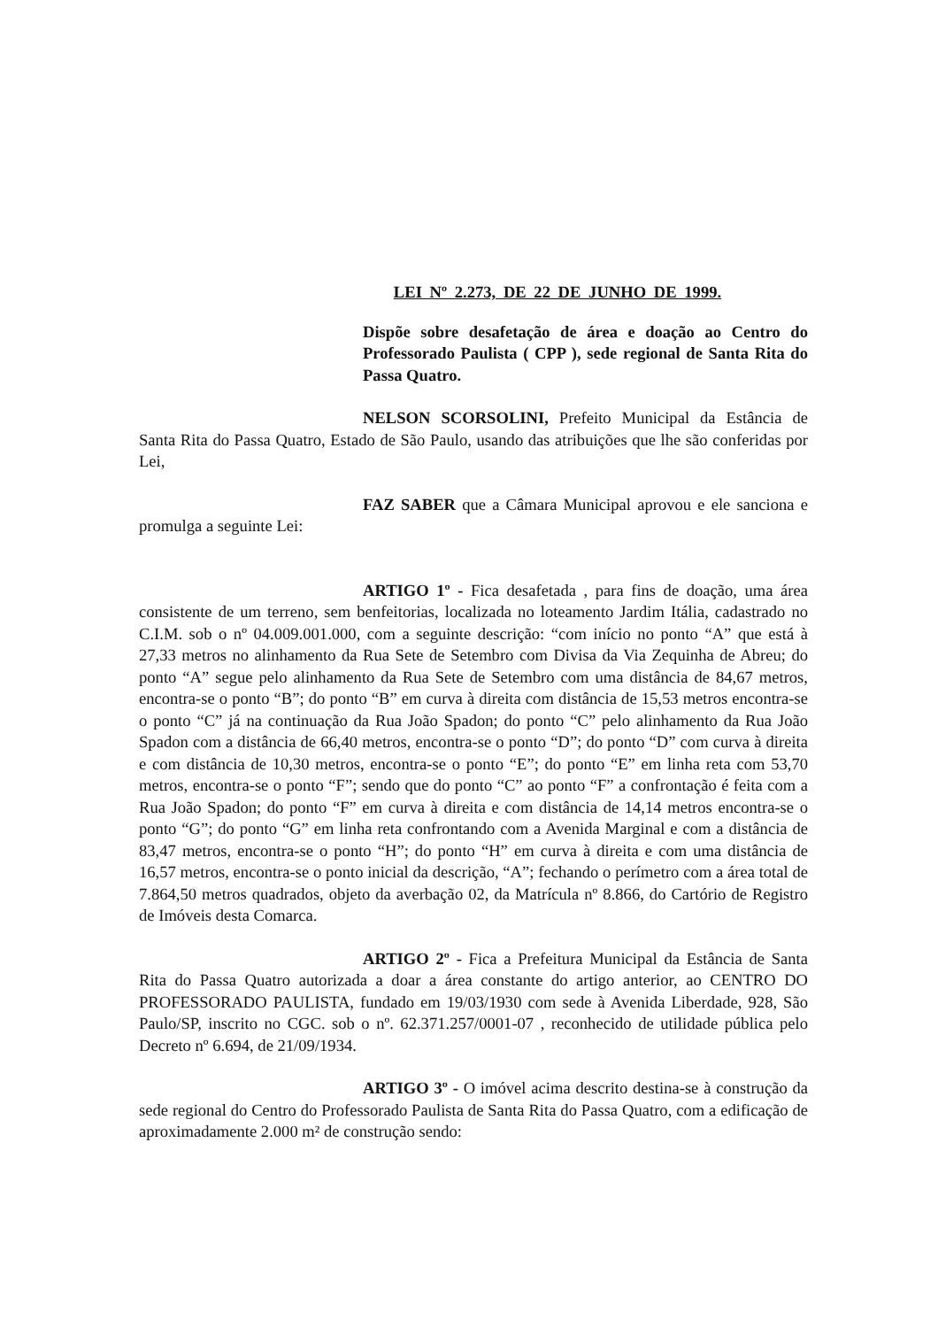LEI Nº 2.273, DE 22 DE JUNHO DE 1999.
Dispõe sobre desafetação de área e doação ao Centro do Professorado Paulista ( CPP ), sede regional de Santa Rita do Passa Quatro.
NELSON SCORSOLINI, Prefeito Municipal da Estância de Santa Rita do Passa Quatro, Estado de São Paulo, usando das atribuições que lhe são conferidas por Lei,
FAZ SABER que a Câmara Municipal aprovou e ele sanciona e promulga a seguinte Lei:
ARTIGO 1º - Fica desafetada , para fins de doação, uma área consistente de um terreno, sem benfeitorias, localizada no loteamento Jardim Itália, cadastrado no C.I.M. sob o nº 04.009.001.000, com a seguinte descrição: “com início no ponto “A” que está à 27,33 metros no alinhamento da Rua Sete de Setembro com Divisa da Via Zequinha de Abreu; do ponto “A” segue pelo alinhamento da Rua Sete de Setembro com uma distância de 84,67 metros, encontra-se o ponto “B”; do ponto “B” em curva à direita com distância de 15,53 metros encontra-se o ponto “C” já na continuação da Rua João Spadon; do ponto “C” pelo alinhamento da Rua João Spadon com a distância de 66,40 metros, encontra-se o ponto “D”; do ponto “D” com curva à direita e com distância de 10,30 metros, encontra-se o ponto “E”; do ponto “E” em linha reta com 53,70 metros, encontra-se o ponto “F”; sendo que do ponto “C” ao ponto “F” a confrontação é feita com a Rua João Spadon; do ponto “F” em curva à direita e com distância de 14,14 metros encontra-se o ponto “G”; do ponto “G” em linha reta confrontando com a Avenida Marginal e com a distância de 83,47 metros, encontra-se o ponto “H”; do ponto “H” em curva à direita e com uma distância de 16,57 metros, encontra-se o ponto inicial da descrição, “A”; fechando o perímetro com a área total de 7.864,50 metros quadrados, objeto da averbação 02, da Matrícula nº 8.866, do Cartório de Registro de Imóveis desta Comarca.
ARTIGO 2º - Fica a Prefeitura Municipal da Estância de Santa Rita do Passa Quatro autorizada a doar a área constante do artigo anterior, ao CENTRO DO PROFESSORADO PAULISTA, fundado em 19/03/1930 com sede à Avenida Liberdade, 928, São Paulo/SP, inscrito no CGC. sob o nº. 62.371.257/0001-07 , reconhecido de utilidade pública pelo Decreto nº 6.694, de 21/09/1934.
ARTIGO 3º - O imóvel acima descrito destina-se à construção da sede regional do Centro do Professorado Paulista de Santa Rita do Passa Quatro, com a edificação de aproximadamente 2.000 m² de construção sendo: